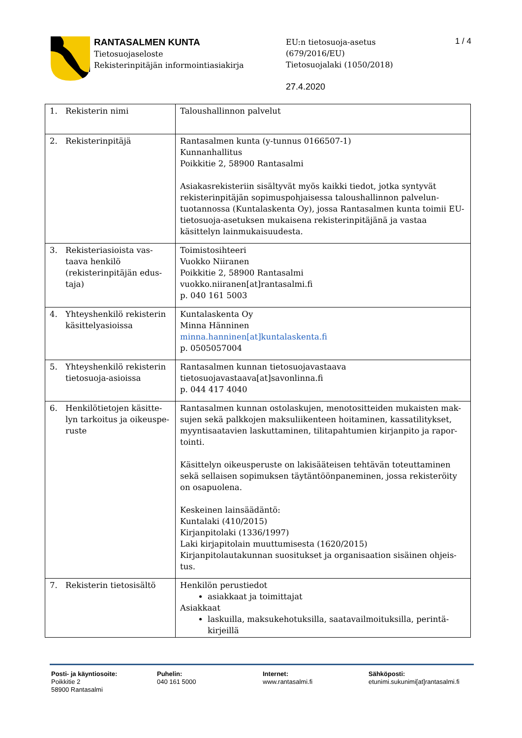RANTASALMEN KUNTA
Tietosuojaseloste
Rekisterinpitäjän informointiasiakirja
EU:n tietosuoja-asetus
(679/2016/EU)
Tietosuojalaki (1050/2018)
27.4.2020
1 / 4
| 1. Rekisterin nimi | Taloushallinnon palvelut |
| 2. Rekisterinpitäjä | Rantasalmen kunta (y-tunnus 0166507-1) Kunnanhallitus Poikkitie 2, 58900 Rantasalmi Asiakasrekisteriin sisältyvät myös kaikki tiedot, jotka syntyvät rekisterinpitäjän sopimuspohjaisessa taloushallinnon palvelun-tuotannossa (Kuntalaskenta Oy), jossa Rantasalmen kunta toimii EU- tietosuoja-asetuksen mukaisena rekisterinpitäjänä ja vastaa käsittelyn lainmukaisuudesta. |
| 3. Rekisteriasioista vas- taava henkilö (rekisterinpitäjän edus-taja) | Toimistosihteeri Vuokko Niiranen Poikkitie 2, 58900 Rantasalmi vuokko.niiranen[at]rantasalmi.fi p. 040 161 5003 |
| 4. Yhteyshenkilö rekisterin käsittelyasioissa | Kuntalaskenta Oy Minna Hänninen minna.hanninen[at]kuntalaskenta.fi p. 0505057004 |
| 5. Yhteyshenkilö rekisterin tietosuoja-asioissa | Rantasalmen kunnan tietosuojavastaava tietosuojavastaava[at]savonlinna.fi p. 044 417 4040 |
| 6. Henkilötietojen käsitte- lyn tarkoitus ja oikeuspe-ruste | Rantasalmen kunnan ostolaskujen, menotositteiden mukaisten mak-sujen sekä palkkojen maksuliikenteen hoitaminen, kassatilitykset, myyntisaatavien laskuttaminen, tilitapahtumien kirjanpito ja rapor-tointi. Käsittelyn oikeusperuste on lakisääteisen tehtävän toteuttaminen sekä sellaisen sopimuksen täytäntöönpaneminen, jossa rekisteröity on osapuolena. Keskeinen lainsäädäntö: Kuntalaki (410/2015) Kirjanpitolaki (1336/1997) Laki kirjapitolain muuttumisesta (1620/2015) Kirjanpitolautakunnan suositukset ja organisaation sisäinen ohjeis-tus. |
| 7. Rekisterin tietosisältö | Henkilön perustiedot asiakkaat ja toimittajat Asiakkaat laskuilla, maksukehotuksilla, saatavailmoituksilla, perintä-kirjeillä |
Posti- ja käyntiosoite:
Poikkitie 2
58900 Rantasalmi
Puhelin:
040 161 5000
Internet:
www.rantasalmi.fi
Sähköposti:
etunimi.sukunimi[at]rantasalmi.fi